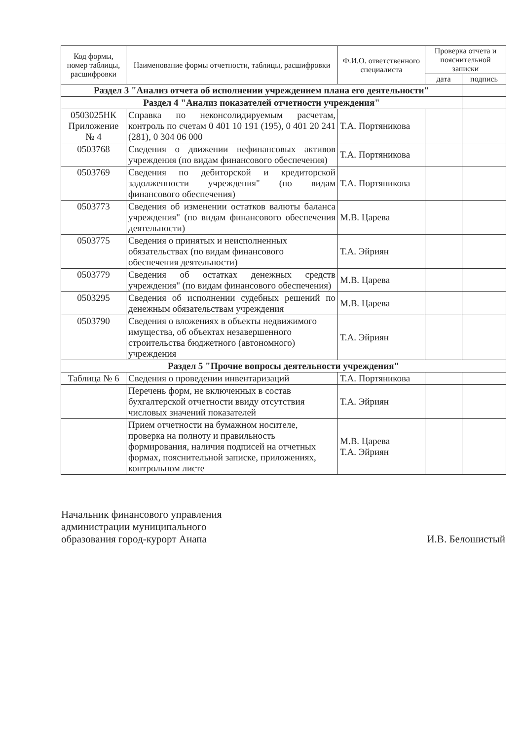| Код формы, номер таблицы, расшифровки | Наименование формы отчетности, таблицы, расшифровки | Ф.И.О. ответственного специалиста | Проверка отчета и пояснительной записки | |
| --- | --- | --- | --- | --- |
| | | | дата | подпись |
| Раздел 3 "Анализ отчета об исполнении учреждением плана его деятельности" | | | | |
| Раздел 4 "Анализ показателей отчетности учреждения" | | | | |
| 0503025НК Приложение № 4 | Справка по неконсолидируемым расчетам, контроль по счетам 0 401 10 191 (195), 0 401 20 241 (281), 0 304 06 000 | Т.А. Портяникова | | |
| 0503768 | Сведения о движении нефинансовых активов учреждения (по видам финансового обеспечения) | Т.А. Портяникова | | |
| 0503769 | Сведения по дебиторской и кредиторской задолженности учреждения" (по видам финансового обеспечения) | Т.А. Портяникова | | |
| 0503773 | Сведения об изменении остатков валюты баланса учреждения" (по видам финансового обеспечения деятельности) | М.В. Царева | | |
| 0503775 | Сведения о принятых и неисполненных обязательствах (по видам финансового обеспечения деятельности) | Т.А. Эйриян | | |
| 0503779 | Сведения об остатках денежных средств учреждения" (по видам финансового обеспечения) | М.В. Царева | | |
| 0503295 | Сведения об исполнении судебных решений по денежным обязательствам учреждения | М.В. Царева | | |
| 0503790 | Сведения о вложениях в объекты недвижимого имущества, об объектах незавершенного строительства бюджетного (автономного) учреждения | Т.А. Эйриян | | |
| Раздел 5 "Прочие вопросы деятельности учреждения" | | | | |
| Таблица № 6 | Сведения о проведении инвентаризаций | Т.А. Портяникова | | |
| | Перечень форм, не включенных в состав бухгалтерской отчетности ввиду отсутствия числовых значений показателей | Т.А. Эйриян | | |
| | Прием отчетности на бумажном носителе, проверка на полноту и правильность формирования, наличия подписей на отчетных формах, пояснительной записке, приложениях, контрольном листе | М.В. Царева Т.А. Эйриян | | |
Начальник финансового управления
администрации муниципального
образования город-курорт Анапа
И.В. Белошистый